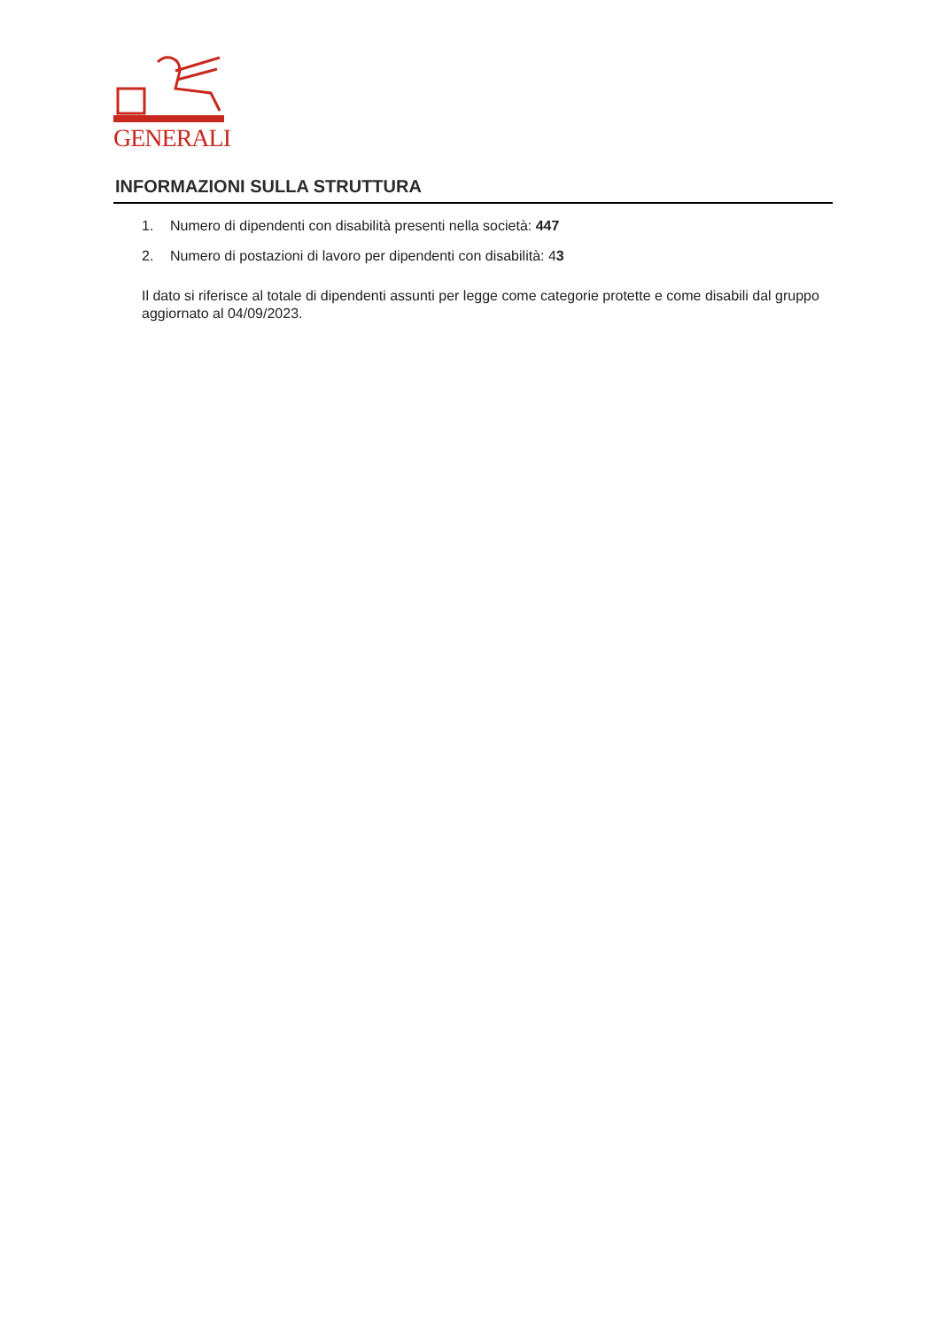GENERALI
INFORMAZIONI SULLA STRUTTURA
1. Numero di dipendenti con disabilità presenti nella società: 447
2. Numero di postazioni di lavoro per dipendenti con disabilità: 43
Il dato si riferisce al totale di dipendenti assunti per legge come categorie protette e come disabili dal gruppo aggiornato al 04/09/2023.